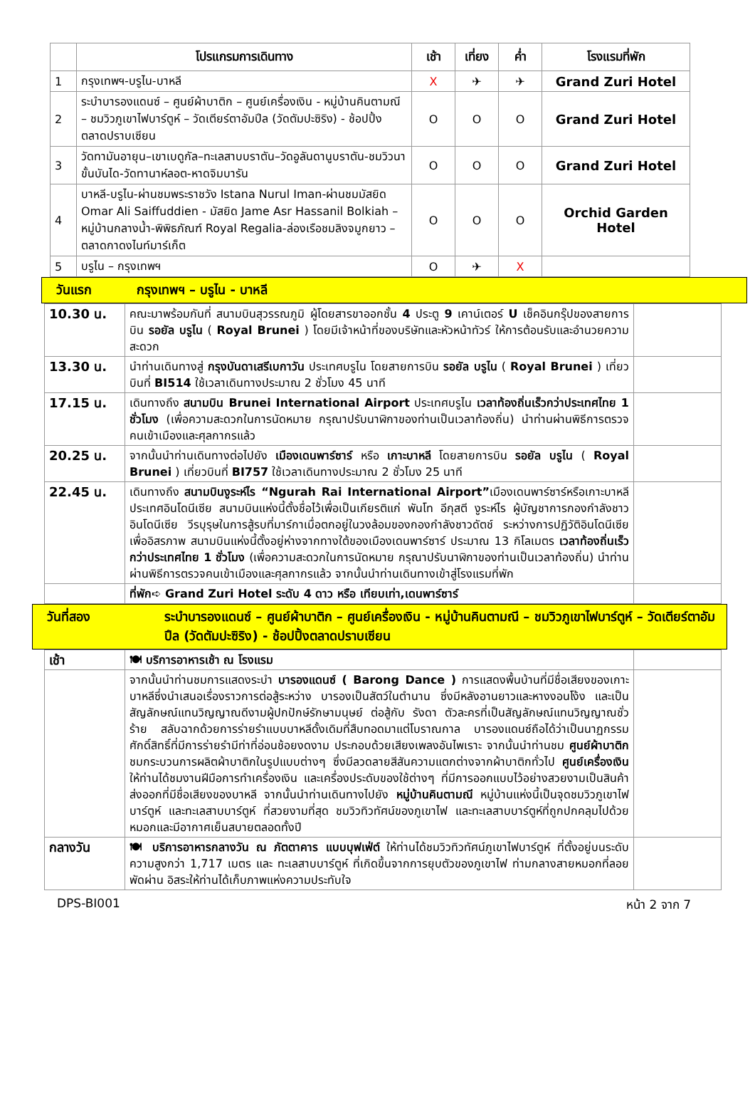| | โปรแกรมการเดินทาง | เช้า | เที่ยง | ค่ำ | โรงแรมที่พัก |
| --- | --- | --- | --- | --- | --- |
| 1 | กรุงเทพฯ-บรูไน-บาหลี | X | ✈ | ✈ | Grand Zuri Hotel |
| 2 | ระบำบารองแดนซ์ – ศูนย์ผ้าบาติก – ศูนย์เครื่องเงิน - หมู่บ้านคินตามณี – ชมวิวภูเขาไฟบาร์ตูห์ – วัดเตียร์ตาอัมปึล (วัดตัมปะซิริง) - ช้อปปิ้งตลาดปราบเซียน | O | O | O | Grand Zuri Hotel |
| 3 | วัดทามันอายุน–เขาเบดูกัล–ทะเลสาบบราตัน–วัดอูลันดานูบราตัน-ชมวิวนาขั้นบันได-วัดทานาห์ลอต-หาดจิมบารัน | O | O | O | Grand Zuri Hotel |
| 4 | บาหลี-บรูไน-ผ่านชมพระราชวัง Istana Nurul Iman-ผ่านชมมัสยิด Omar Ali Saiffuddien - มัสยิด Jame Asr Hassanil Bolkiah –หมู่บ้านกลางน้ำ-พิพิธภัณฑ์ Royal Regalia-ล่องเรือชมลิงจมูกยาว – ตลาดกาดงไนท์มาร์เก็ต | O | O | O | Orchid Garden Hotel |
| 5 | บรูไน – กรุงเทพฯ | O | ✈ | X | |
วันแรก กรุงเทพฯ – บรูไน - บาหลี
| 10.30 น. | คณะมาพร้อมกันที่ สนามบินสุวรรณภูมิ ผู้โดยสารขาออกชั้น 4 ประตู 9 เคาน์เตอร์ U เช็คอินกรุ๊ปของสายการบิน รอยัล บรูไน ( Royal Brunei ) โดยมีเจ้าหน้าที่ของบริษัทและหัวหน้าทัวร์ ให้การต้อนรับและอำนวยความสะดวก | |
| 13.30 น. | นำท่านเดินทางสู่ กรุงบันดาเสรีเบกาวัน ประเทศบรูไน โดยสายการบิน รอยัล บรูไน ( Royal Brunei ) เที่ยวบินที่ BI514 ใช้เวลาเดินทางประมาณ 2 ชั่วโมง 45 นาที | |
| 17.15 น. | เดินทางถึง สนามบิน Brunei International Airport ประเทศบรูไน เวลาท้องถิ่นเร็วกว่าประเทศไทย 1 ชั่วโมง (เพื่อความสะดวกในการนัดหมาย กรุณาปรับนาฬิกาของท่านเป็นเวลาท้องถิ่น) นำท่านผ่านพิธีการตรวจคนเข้าเมืองและศุลกากรแล้ว | |
| 20.25 น. | จากนั้นนำท่านเดินทางต่อไปยัง เมืองเดนพาร์ซาร์ หรือ เกาะบาหลี โดยสายการบิน รอยัล บรูไน ( Royal Brunei ) เที่ยวบินที่ BI757 ใช้เวลาเดินทางประมาณ 2 ชั่วโมง 25 นาที | |
| 22.45 น. | เดินทางถึง สนามบินงูระห์ไร “Ngurah Rai International Airport” เมืองเดนพาร์ซาร์หรือเกาะบาหลี ประเทศอินโดนีเซีย สนามบินแห่งนี้ตั้งชื่อไว้เพื่อเป็นเกียรติแก่ พันโท อีกุสตี งูระห์ไร ผู้บัญชาการกองกำลังชาวอินโดนีเซีย วีรบุรุษในการสู้รบที่มาร์กาเมื่อตกอยู่ในวงล้อมของกองกำลังชาวดัตช์ ระหว่างการปฏิวัติอินโดนีเซียเพื่ออิสรภาพ สนามบินแห่งนี้ตั้งอยู่ห่างจากทางใต้ของเมืองเดนพาร์ซาร์ ประมาณ 13 กิโลเมตร เวลาท้องถิ่นเร็วกว่าประเทศไทย 1 ชั่วโมง (เพื่อความสะดวกในการนัดหมาย กรุณาปรับนาฬิกาของท่านเป็นเวลาท้องถิ่น) นำท่านผ่านพิธีการตรวจคนเข้าเมืองและศุลกากรแล้ว จากนั้นนำท่านเดินทางเข้าสู่โรงแรมที่พัก | |
| | ที่พัก➪ Grand Zuri Hotel ระดับ 4 ดาว หรือ เทียบเท่า,เดนพาร์ซาร์ | |
วันที่สอง ระบำบารองแดนซ์ – ศูนย์ผ้าบาติก – ศูนย์เครื่องเงิน - หมู่บ้านคินตามณี – ชมวิวภูเขาไฟบาร์ตูห์ – วัดเตียร์ตาอัมปึล (วัดตัมปะซิริง) - ช้อปปิ้งตลาดปราบเซียน
| เช้า | 🍽 บริการอาหารเช้า ณ โรงแรม | |
| | จากนั้นนำท่านชมการแสดงระบำ บารองแดนซ์ ( Barong Dance ) การแสดงพื้นบ้านที่มีชื่อเสียงของเกาะบาหลีซึ่งนำเสนอเรื่องราวการต่อสู้ระหว่าง บารองเป็นสัตว์ในตำนาน ซึ่งมีหลังอานยาวและหางงอนโง้ง และเป็นสัญลักษณ์แทนวิญญาณดีงามผู้ปกปักษ์รักษามนุษย์ ต่อสู้กับ รังดา ตัวละครที่เป็นสัญลักษณ์แทนวิญญาณชั่วร้าย สลับฉากด้วยการร่ายรำแบบบาหลีดั้งเดิมที่สืบทอดมาแต่โบราณกาล บารองแดนซ์ถือได้ว่าเป็นนาฏกรรมศักดิ์สิทธิ์ที่มีการร่ายรำมีท่าที่อ่อนช้อยงดงาม ประกอบด้วยเสียงเพลงอันไพเราะ จากนั้นนำท่านชม ศูนย์ผ้าบาติก ชมกระบวนการผลิตผ้าบาติกในรูปแบบต่างๆ ซึ่งมีลวดลายสีสันความแตกต่างจากผ้าบาติกทั่วไป ศูนย์เครื่องเงิน ให้ท่านได้ชมงานฝีมือการทำเครื่องเงิน และเครื่องประดับของใช้ต่างๆ ที่มีการออกแบบไว้อย่างสวยงามเป็นสินค้าส่งออกที่มีชื่อเสียงของบาหลี จากนั้นนำท่านเดินทางไปยัง หมู่บ้านคินตามณี หมู่บ้านแห่งนี้เป็นจุดชมวิวภูเขาไฟบาร์ตูห์ และทะเลสาบบาร์ตูห์ ที่สวยงามที่สุด ชมวิวทิวทัศน์ของภูเขาไฟ และทะเลสาบบาร์ตูห์ที่ถูกปกคลุมไปด้วยหมอกและมีอากาศเย็นสบายตลอดทั้งปี | |
| กลางวัน | 🍽 บริการอาหารกลางวัน ณ ภัตตาคาร แบบบุฟเฟ่ต์ ให้ท่านได้ชมวิวทิวทัศน์ภูเขาไฟบาร์ตูห์ ที่ตั้งอยู่บนระดับความสูงกว่า 1,717 เมตร และ ทะเลสาบบาร์ตูห์ ที่เกิดขึ้นจากการยุบตัวของภูเขาไฟ ท่ามกลางสายหมอกที่ลอยพัดผ่าน อิสระให้ท่านได้เก็บภาพแห่งความประทับใจ | |
DPS-BI001 หน้า 2 จาก 7